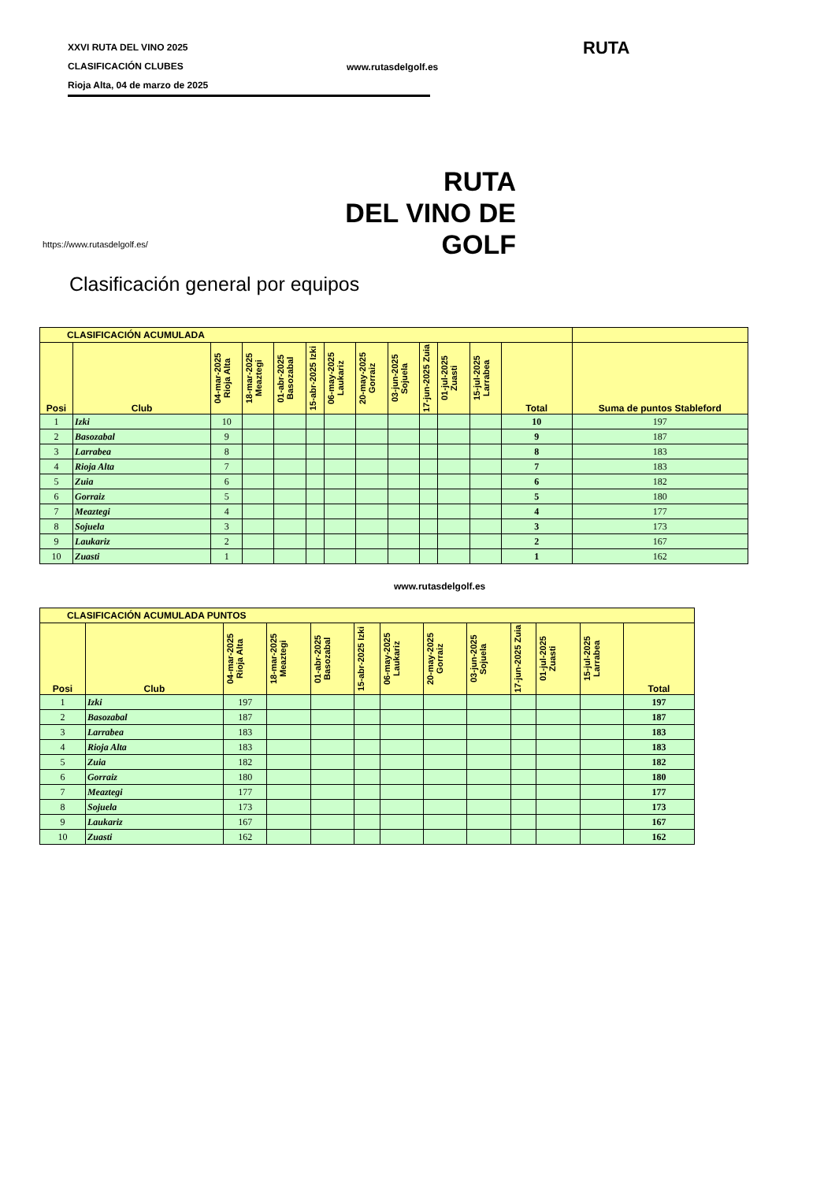XXVI RUTA DEL VINO 2025
CLASIFICACIÓN CLUBES
Rioja Alta, 04 de marzo de 2025
www.rutasdelgolf.es
RUTA
RUTA
DEL VINO DE GOLF
https://www.rutasdelgolf.es/
Clasificación general por equipos
| CLASIFICACIÓN ACUMULADA | | | | | | | | | | | | | |
| Posi | Club | 04-mar-2025 Rioja Alta | 18-mar-2025 Meaztegi | 01-abr-2025 Basozabal | 15-abr-2025 Izki | 06-may-2025 Laukariz | 20-may-2025 Gorraiz | 03-jun-2025 Sojuela | 17-jun-2025 Zuia | 01-jul-2025 Zuasti | 15-jul-2025 Larrabea | Total | Suma de puntos Stableford |
| 1 | Izki | 10 | | | | | | | | | | 10 | 197 |
| 2 | Basozabal | 9 | | | | | | | | | | 9 | 187 |
| 3 | Larrabea | 8 | | | | | | | | | | 8 | 183 |
| 4 | Rioja Alta | 7 | | | | | | | | | | 7 | 183 |
| 5 | Zuia | 6 | | | | | | | | | | 6 | 182 |
| 6 | Gorraiz | 5 | | | | | | | | | | 5 | 180 |
| 7 | Meaztegi | 4 | | | | | | | | | | 4 | 177 |
| 8 | Sojuela | 3 | | | | | | | | | | 3 | 173 |
| 9 | Laukariz | 2 | | | | | | | | | | 2 | 167 |
| 10 | Zuasti | 1 | | | | | | | | | | 1 | 162 |
www.rutasdelgolf.es
| CLASIFICACIÓN ACUMULADA PUNTOS | | | | | | | | | | | | |
| Posi | Club | 04-mar-2025 Rioja Alta | 18-mar-2025 Meaztegi | 01-abr-2025 Basozabal | 15-abr-2025 Izki | 06-may-2025 Laukariz | 20-may-2025 Gorraiz | 03-jun-2025 Sojuela | 17-jun-2025 Zuia | 01-jul-2025 Zuasti | 15-jul-2025 Larrabea | Total |
| 1 | Izki | 197 | | | | | | | | | | 197 |
| 2 | Basozabal | 187 | | | | | | | | | | 187 |
| 3 | Larrabea | 183 | | | | | | | | | | 183 |
| 4 | Rioja Alta | 183 | | | | | | | | | | 183 |
| 5 | Zuia | 182 | | | | | | | | | | 182 |
| 6 | Gorraiz | 180 | | | | | | | | | | 180 |
| 7 | Meaztegi | 177 | | | | | | | | | | 177 |
| 8 | Sojuela | 173 | | | | | | | | | | 173 |
| 9 | Laukariz | 167 | | | | | | | | | | 167 |
| 10 | Zuasti | 162 | | | | | | | | | | 162 |